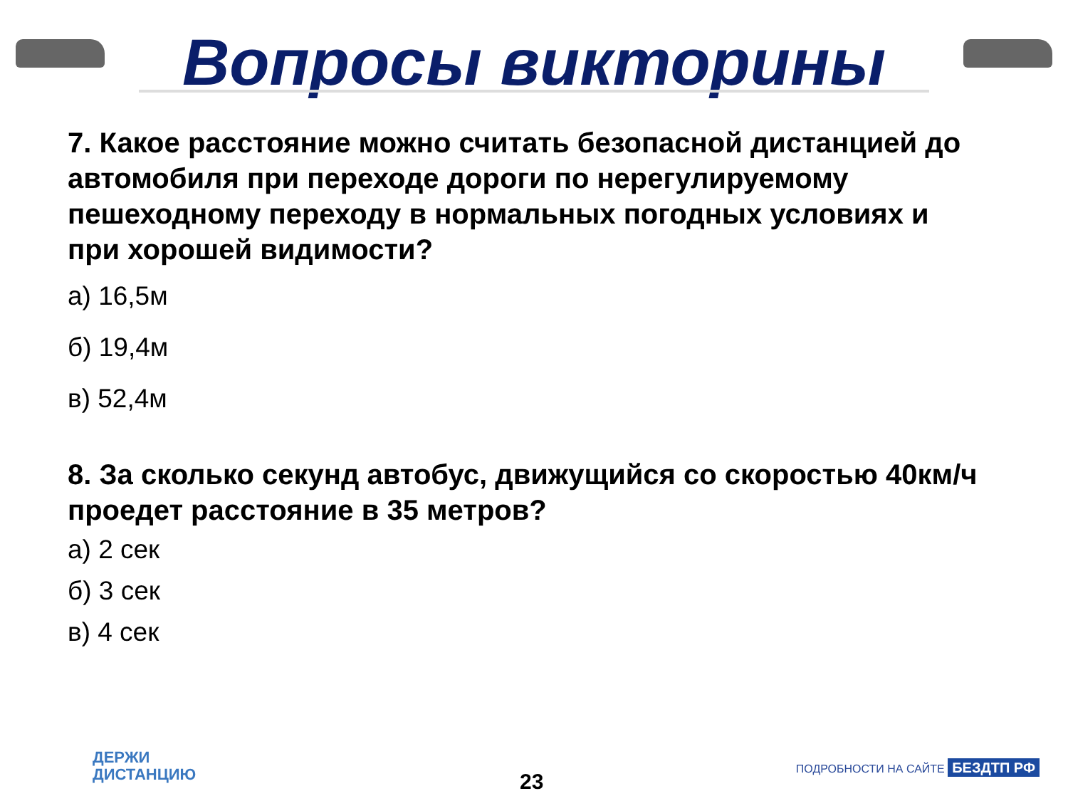Вопросы викторины
7. Какое расстояние можно считать безопасной дистанцией до автомобиля при переходе дороги по нерегулируемому пешеходному переходу в нормальных погодных условиях и при хорошей видимости?
а) 16,5м
б) 19,4м
в) 52,4м
8. За сколько секунд автобус, движущийся со скоростью 40км/ч проедет расстояние в 35 метров?
а) 2 сек
б) 3 сек
в) 4 сек
ДЕРЖИ
ДИСТАНЦИЮ
23 ПОДРОБНОСТИ НА САЙТЕ БЕЗДТП РФ